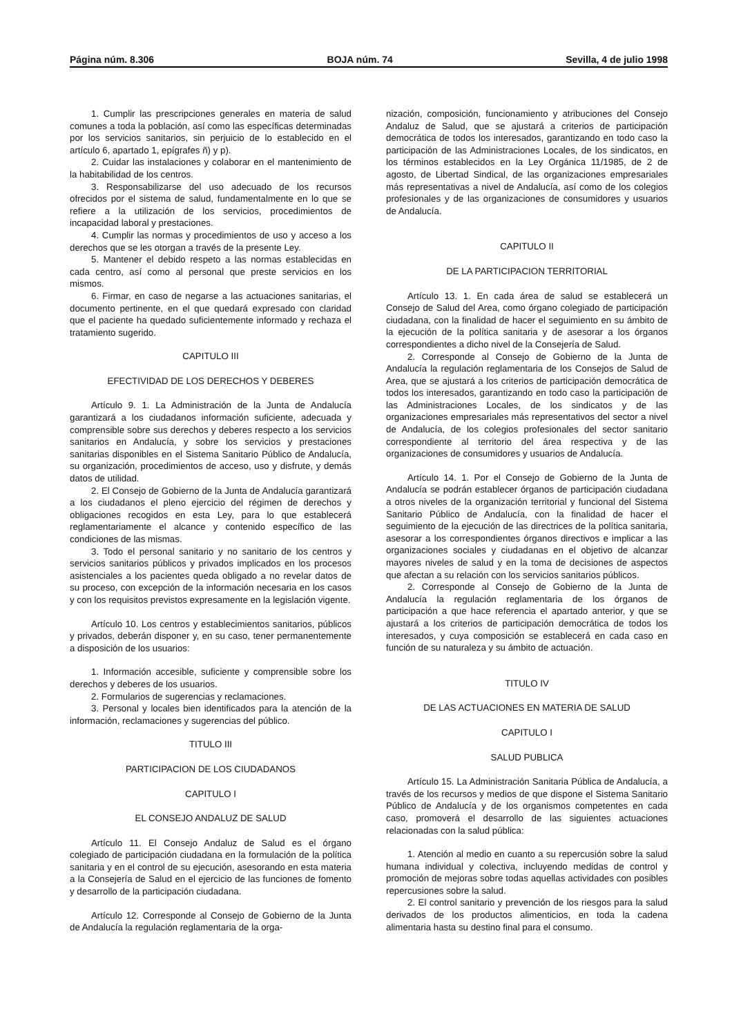Página núm. 8.306 BOJA núm. 74 Sevilla, 4 de julio 1998
1. Cumplir las prescripciones generales en materia de salud comunes a toda la población, así como las específicas determinadas por los servicios sanitarios, sin perjuicio de lo establecido en el artículo 6, apartado 1, epígrafes ñ) y p).
2. Cuidar las instalaciones y colaborar en el mantenimiento de la habitabilidad de los centros.
3. Responsabilizarse del uso adecuado de los recursos ofrecidos por el sistema de salud, fundamentalmente en lo que se refiere a la utilización de los servicios, procedimientos de incapacidad laboral y prestaciones.
4. Cumplir las normas y procedimientos de uso y acceso a los derechos que se les otorgan a través de la presente Ley.
5. Mantener el debido respeto a las normas establecidas en cada centro, así como al personal que preste servicios en los mismos.
6. Firmar, en caso de negarse a las actuaciones sanitarias, el documento pertinente, en el que quedará expresado con claridad que el paciente ha quedado suficientemente informado y rechaza el tratamiento sugerido.
CAPITULO III
EFECTIVIDAD DE LOS DERECHOS Y DEBERES
Artículo 9. 1. La Administración de la Junta de Andalucía garantizará a los ciudadanos información suficiente, adecuada y comprensible sobre sus derechos y deberes respecto a los servicios sanitarios en Andalucía, y sobre los servicios y prestaciones sanitarias disponibles en el Sistema Sanitario Público de Andalucía, su organización, procedimientos de acceso, uso y disfrute, y demás datos de utilidad.
2. El Consejo de Gobierno de la Junta de Andalucía garantizará a los ciudadanos el pleno ejercicio del régimen de derechos y obligaciones recogidos en esta Ley, para lo que establecerá reglamentariamente el alcance y contenido específico de las condiciones de las mismas.
3. Todo el personal sanitario y no sanitario de los centros y servicios sanitarios públicos y privados implicados en los procesos asistenciales a los pacientes queda obligado a no revelar datos de su proceso, con excepción de la información necesaria en los casos y con los requisitos previstos expresamente en la legislación vigente.
Artículo 10. Los centros y establecimientos sanitarios, públicos y privados, deberán disponer y, en su caso, tener permanentemente a disposición de los usuarios:
1. Información accesible, suficiente y comprensible sobre los derechos y deberes de los usuarios.
2. Formularios de sugerencias y reclamaciones.
3. Personal y locales bien identificados para la atención de la información, reclamaciones y sugerencias del público.
TITULO III
PARTICIPACION DE LOS CIUDADANOS
CAPITULO I
EL CONSEJO ANDALUZ DE SALUD
Artículo 11. El Consejo Andaluz de Salud es el órgano colegiado de participación ciudadana en la formulación de la política sanitaria y en el control de su ejecución, asesorando en esta materia a la Consejería de Salud en el ejercicio de las funciones de fomento y desarrollo de la participación ciudadana.
Artículo 12. Corresponde al Consejo de Gobierno de la Junta de Andalucía la regulación reglamentaria de la orga-
nización, composición, funcionamiento y atribuciones del Consejo Andaluz de Salud, que se ajustará a criterios de participación democrática de todos los interesados, garantizando en todo caso la participación de las Administraciones Locales, de los sindicatos, en los términos establecidos en la Ley Orgánica 11/1985, de 2 de agosto, de Libertad Sindical, de las organizaciones empresariales más representativas a nivel de Andalucía, así como de los colegios profesionales y de las organizaciones de consumidores y usuarios de Andalucía.
CAPITULO II
DE LA PARTICIPACION TERRITORIAL
Artículo 13. 1. En cada área de salud se establecerá un Consejo de Salud del Area, como órgano colegiado de participación ciudadana, con la finalidad de hacer el seguimiento en su ámbito de la ejecución de la política sanitaria y de asesorar a los órganos correspondientes a dicho nivel de la Consejería de Salud.
2. Corresponde al Consejo de Gobierno de la Junta de Andalucía la regulación reglamentaria de los Consejos de Salud de Area, que se ajustará a los criterios de participación democrática de todos los interesados, garantizando en todo caso la participación de las Administraciones Locales, de los sindicatos y de las organizaciones empresariales más representativos del sector a nivel de Andalucía, de los colegios profesionales del sector sanitario correspondiente al territorio del área respectiva y de las organizaciones de consumidores y usuarios de Andalucía.
Artículo 14. 1. Por el Consejo de Gobierno de la Junta de Andalucía se podrán establecer órganos de participación ciudadana a otros niveles de la organización territorial y funcional del Sistema Sanitario Público de Andalucía, con la finalidad de hacer el seguimiento de la ejecución de las directrices de la política sanitaria, asesorar a los correspondientes órganos directivos e implicar a las organizaciones sociales y ciudadanas en el objetivo de alcanzar mayores niveles de salud y en la toma de decisiones de aspectos que afectan a su relación con los servicios sanitarios públicos.
2. Corresponde al Consejo de Gobierno de la Junta de Andalucía la regulación reglamentaria de los órganos de participación a que hace referencia el apartado anterior, y que se ajustará a los criterios de participación democrática de todos los interesados, y cuya composición se establecerá en cada caso en función de su naturaleza y su ámbito de actuación.
TITULO IV
DE LAS ACTUACIONES EN MATERIA DE SALUD
CAPITULO I
SALUD PUBLICA
Artículo 15. La Administración Sanitaria Pública de Andalucía, a través de los recursos y medios de que dispone el Sistema Sanitario Público de Andalucía y de los organismos competentes en cada caso, promoverá el desarrollo de las siguientes actuaciones relacionadas con la salud pública:
1. Atención al medio en cuanto a su repercusión sobre la salud humana individual y colectiva, incluyendo medidas de control y promoción de mejoras sobre todas aquellas actividades con posibles repercusiones sobre la salud.
2. El control sanitario y prevención de los riesgos para la salud derivados de los productos alimenticios, en toda la cadena alimentaria hasta su destino final para el consumo.